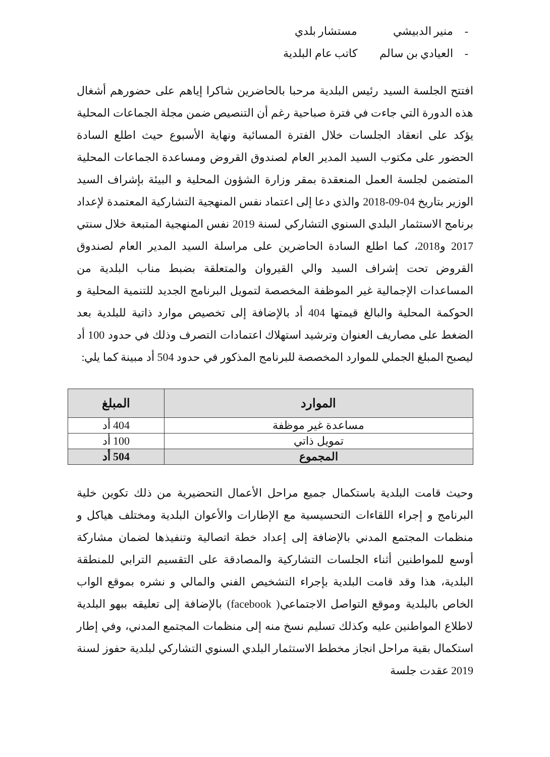- منير الدبيشي مستشار بلدي
- العيادي بن سالم كاتب عام البلدية
افتتح الجلسة السيد رئيس البلدية مرحبا بالحاضرين شاكرا إياهم على حضورهم أشغال هذه الدورة التي جاءت في فترة صباحية رغم أن التنصيص ضمن مجلة الجماعات المحلية يؤكد على انعقاد الجلسات خلال الفترة المسائية ونهاية الأسبوع حيث اطلع السادة الحضور على مكتوب السيد المدير العام لصندوق القروض ومساعدة الجماعات المحلية المتضمن لجلسة العمل المنعقدة بمقر وزارة الشؤون المحلية و البيئة بإشراف السيد الوزير بتاريخ 04-09-2018 والذي دعا إلى اعتماد نفس المنهجية التشاركية المعتمدة لإعداد برنامج الاستثمار البلدي السنوي التشاركي لسنة 2019 نفس المنهجية المتبعة خلال سنتي 2017 و2018، كما اطلع السادة الحاضرين على مراسلة السيد المدير العام لصندوق القروض تحت إشراف السيد والي القيروان والمتعلقة بضبط مناب البلدية من المساعدات الإجمالية غير الموظفة المخصصة لتمويل البرنامج الجديد للتنمية المحلية و الحوكمة المحلية والبالغ قيمتها 404 أد بالإضافة إلى تخصيص موارد ذاتية للبلدية بعد الضغط على مصاريف العنوان وترشيد استهلاك اعتمادات التصرف وذلك في حدود 100 أد ليصبح المبلغ الجملي للموارد المخصصة للبرنامج المذكور في حدود 504 أد مبينة كما يلي:
| الموارد | المبلغ |
| --- | --- |
| مساعدة غير موظفة | 404 أد |
| تمويل ذاتي | 100 أد |
| المجموع | 504 أد |
وحيث قامت البلدية باستكمال جميع مراحل الأعمال التحضيرية من ذلك تكوين خلية البرنامج و إجراء اللقاءات التحسيسية مع الإطارات والأعوان البلدية ومختلف هياكل و منظمات المجتمع المدني بالإضافة إلى إعداد خطة اتصالية وتنفيذها لضمان مشاركة أوسع للمواطنين أثناء الجلسات التشاركية والمصادقة على التقسيم الترابي للمنطقة البلدية، هذا وقد قامت البلدية بإجراء التشخيص الفني والمالي و نشره بموقع الواب الخاص بالبلدية وموقع التواصل الاجتماعي( facebook) بالإضافة إلى تعليقه ببهو البلدية لاطلاع المواطنين عليه وكذلك تسليم نسخ منه إلى منظمات المجتمع المدني، وفي إطار استكمال بقية مراحل انجاز مخطط الاستثمار البلدي السنوي التشاركي لبلدية حفوز لسنة 2019 عقدت جلسة